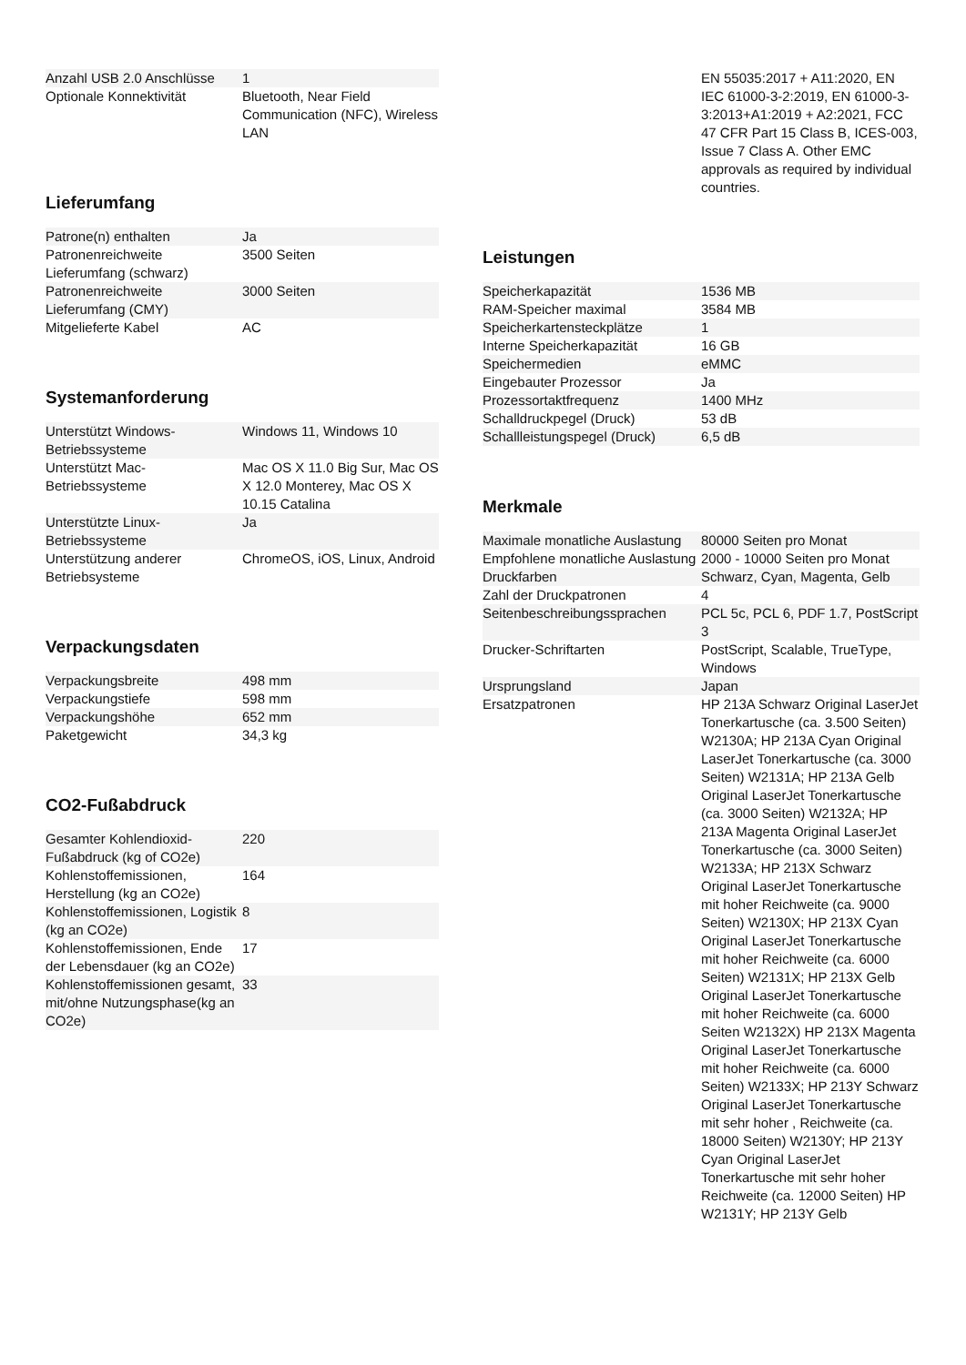| Anzahl USB 2.0 Anschlüsse | 1 |
| Optionale Konnektivität | Bluetooth, Near Field Communication (NFC), Wireless LAN |
Lieferumfang
| Patrone(n) enthalten | Ja |
| Patronenreichweite Lieferumfang (schwarz) | 3500 Seiten |
| Patronenreichweite Lieferumfang (CMY) | 3000 Seiten |
| Mitgelieferte Kabel | AC |
Systemanforderung
| Unterstützt Windows-Betriebssysteme | Windows 11, Windows 10 |
| Unterstützt Mac-Betriebssysteme | Mac OS X 11.0 Big Sur, Mac OS X 12.0 Monterey, Mac OS X 10.15 Catalina |
| Unterstützte Linux-Betriebssysteme | Ja |
| Unterstützung anderer Betriebsysteme | ChromeOS, iOS, Linux, Android |
Verpackungsdaten
| Verpackungsbreite | 498 mm |
| Verpackungstiefe | 598 mm |
| Verpackungshöhe | 652 mm |
| Paketgewicht | 34,3 kg |
CO2-Fußabdruck
| Gesamter Kohlendioxid-Fußabdruck (kg of CO2e) | 220 |
| Kohlenstoffemissionen, Herstellung (kg an CO2e) | 164 |
| Kohlenstoffemissionen, Logistik (kg an CO2e) | 8 |
| Kohlenstoffemissionen, Ende der Lebensdauer (kg an CO2e) | 17 |
| Kohlenstoffemissionen gesamt, mit/ohne Nutzungsphase(kg an CO2e) | 33 |
| | EN 55035:2017 + A11:2020, EN IEC 61000-3-2:2019, EN 61000-3-3:2013+A1:2019 + A2:2021, FCC 47 CFR Part 15 Class B, ICES-003, Issue 7 Class A. Other EMC approvals as required by individual countries. |
Leistungen
| Speicherkapazität | 1536 MB |
| RAM-Speicher maximal | 3584 MB |
| Speicherkartensteckplätze | 1 |
| Interne Speicherkapazität | 16 GB |
| Speichermedien | eMMC |
| Eingebauter Prozessor | Ja |
| Prozessortaktfrequenz | 1400 MHz |
| Schalldruckpegel (Druck) | 53 dB |
| Schallleistungspegel (Druck) | 6,5 dB |
Merkmale
| Maximale monatliche Auslastung | 80000 Seiten pro Monat |
| Empfohlene monatliche Auslastung | 2000 - 10000 Seiten pro Monat |
| Druckfarben | Schwarz, Cyan, Magenta, Gelb |
| Zahl der Druckpatronen | 4 |
| Seitenbeschreibungssprachen | PCL 5c, PCL 6, PDF 1.7, PostScript 3 |
| Drucker-Schriftarten | PostScript, Scalable, TrueType, Windows |
| Ursprungsland | Japan |
| Ersatzpatronen | HP 213A Schwarz Original LaserJet Tonerkartusche (ca. 3.500 Seiten) W2130A; HP 213A Cyan Original LaserJet Tonerkartusche (ca. 3000 Seiten) W2131A; HP 213A Gelb Original LaserJet Tonerkartusche (ca. 3000 Seiten) W2132A; HP 213A Magenta Original LaserJet Tonerkartusche (ca. 3000 Seiten) W2133A; HP 213X Schwarz Original LaserJet Tonerkartusche mit hoher Reichweite (ca. 9000 Seiten) W2130X; HP 213X Cyan Original LaserJet Tonerkartusche mit hoher Reichweite (ca. 6000 Seiten) W2131X; HP 213X Gelb Original LaserJet Tonerkartusche mit hoher Reichweite (ca. 6000 Seiten W2132X) HP 213X Magenta Original LaserJet Tonerkartusche mit hoher Reichweite (ca. 6000 Seiten) W2133X; HP 213Y Schwarz Original LaserJet Tonerkartusche mit sehr hoher , Reichweite (ca. 18000 Seiten) W2130Y; HP 213Y Cyan Original LaserJet Tonerkartusche mit sehr hoher Reichweite (ca. 12000 Seiten) HP W2131Y; HP 213Y Gelb |